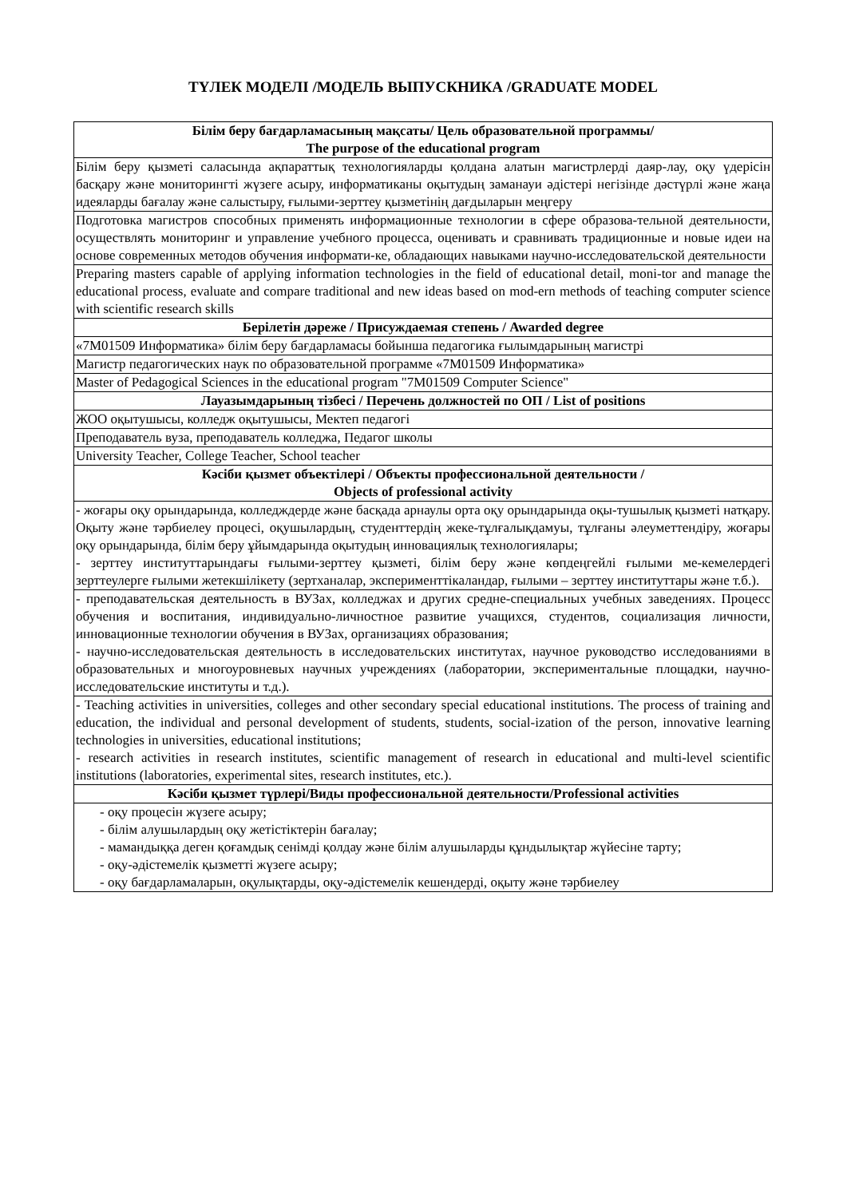ТҮЛЕК МОДЕЛІ /МОДЕЛЬ ВЫПУСКНИКА /GRADUATE MODEL
| Білім беру бағдарламасының мақсаты/ Цель образовательной программы/ The purpose of the educational program |
| --- |
| Білім беру қызметі саласында ақпараттық технологияларды қолдана алатын магистрлерді даяр-лау, оқу үдерісін басқару және мониторингті жүзеге асыру, информатиканы оқытудың заманауи әдістері негізінде дәстүрлі және жаңа идеяларды бағалау және салыстыру, ғылыми-зерттеу қызметінің дағдыларын меңгеру |
| Подготовка магистров способных применять информационные технологии в сфере образова-тельной деятельности, осуществлять мониторинг и управление учебного процесса, оценивать и сравнивать традиционные и новые идеи на основе современных методов обучения информати-ке, обладающих навыками научно-исследовательской деятельности |
| Preparing masters capable of applying information technologies in the field of educational detail, moni-tor and manage the educational process, evaluate and compare traditional and new ideas based on mod-ern methods of teaching computer science with scientific research skills |
| Берілетін дәреже / Присуждаемая степень / Awarded degree |
| «7М01509 Информатика» білім беру бағдарламасы бойынша педагогика ғылымдарының магистрі |
| Магистр педагогических наук по образовательной программе «7М01509 Информатика» |
| Master of Pedagogical Sciences in the educational program "7M01509 Computer Science" |
| Лауазымдарының тізбесі / Перечень должностей по ОП / List of positions |
| ЖОО оқытушысы, колледж оқытушысы, Мектеп педагогі |
| Преподаватель вуза, преподаватель колледжа, Педагог школы |
| University Teacher, College Teacher, School teacher |
| Кәсіби қызмет объектілері / Объекты профессиональной деятельности / Objects of professional activity |
| - жоғары оқу орындарында, колледждерде және басқада арнаулы орта оқу орындарында оқы-тушылық қызметі натқару. Оқыту және тәрбиелеу процесі, оқушылардың, студенттердің жеке-тұлғалықдамуы, тұлғаны әлеуметтендіру, жоғары оқу орындарында, білім беру ұйымдарында оқытудың инновациялық технологиялары; - зерттеу институттарындағы ғылыми-зерттеу қызметі, білім беру және көпдеңгейлі ғылыми ме-кемелердегі зерттеулерге ғылыми жетекшілікету (зертханалар, эксперименттікаландар, ғылыми – зерттеу институттары және т.б.). |
| - преподавательская деятельность в ВУЗах, колледжах и других средне-специальных учебных заведениях. Процесс обучения и воспитания, индивидуально-личностное развитие учащихся, студентов, социализация личности, инновационные технологии обучения в ВУЗах, организациях образования; - научно-исследовательская деятельность в исследовательских институтах, научное руководство исследованиями в образовательных и многоуровневых научных учреждениях (лаборатории, экспериментальные площадки, научно-исследовательские институты и т.д.). |
| - Teaching activities in universities, colleges and other secondary special educational institutions. The process of training and education, the individual and personal development of students, students, social-ization of the person, innovative learning technologies in universities, educational institutions; - research activities in research institutes, scientific management of research in educational and multi-level scientific institutions (laboratories, experimental sites, research institutes, etc.). |
| Кәсіби қызмет түрлері/Виды профессиональной деятельности/Professional activities |
| - оқу процесін жүзеге асыру; - білім алушылардың оқу жетістіктерін бағалау; - мамандыққа деген қоғамдық сенімді қолдау және білім алушыларды құндылықтар жүйесіне тарту; - оқу-әдістемелік қызметті жүзеге асыру; - оқу бағдарламаларын, оқулықтарды, оқу-әдістемелік кешендерді, оқыту және тәрбиелеу |